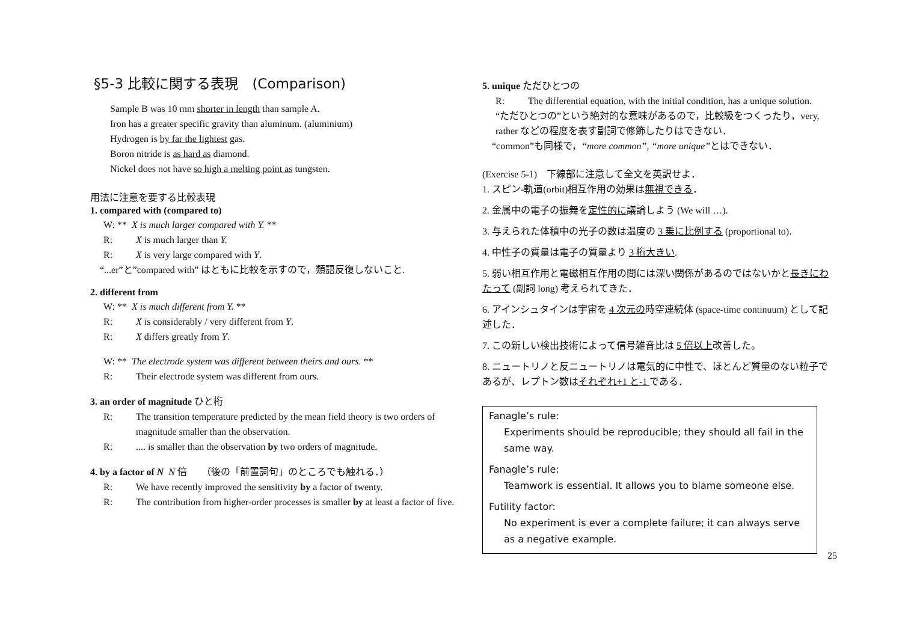§5-3 比較に関する表現　(Comparison)
Sample B was 10 mm shorter in length than sample A.
Iron has a greater specific gravity than aluminum. (aluminium)
Hydrogen is by far the lightest gas.
Boron nitride is as hard as diamond.
Nickel does not have so high a melting point as tungsten.
用法に注意を要する比較表現
1. compared with (compared to)
W: ** X is much larger compared with Y. **
R: X is much larger than Y.
R: X is very large compared with Y.
“...er”と”compared with” はともに比較を示すので，類語反復しないこと.
2. different from
W: ** X is much different from Y. **
R: X is considerably / very different from Y.
R: X differs greatly from Y.
W: ** The electrode system was different between theirs and ours. **
R: Their electrode system was different from ours.
3. an order of magnitude ひと桁
R: The transition temperature predicted by the mean field theory is two orders of magnitude smaller than the observation.
R:.... is smaller than the observation by two orders of magnitude.
4. by a factor of N N 倍　　（後の「前置詞句」のところでも触れる．）
R: We have recently improved the sensitivity by a factor of twenty.
R: The contribution from higher-order processes is smaller by at least a factor of five.
5. unique ただひとつの
R: The differential equation, with the initial condition, has a unique solution.
“ただひとつの”という絶対的な意味があるので，比較級をつくったり，very, rather などの程度を表す副詞で修飾したりはできない．
“common”も同様で，“more common”, “more unique”とはできない．
(Exercise 5-1)　下線部に注意して全文を英訳せよ．
1. スピン-軌道(orbit)相互作用の効果は無視できる．
2. 金属中の電子の振舞を定性的に議論しよう (We will …).
3. 与えられた体積中の光子の数は温度の 3 乗に比例する (proportional to).
4. 中性子の質量は電子の質量より 3 桁大きい.
5. 弱い相互作用と電磁相互作用の間には深い関係があるのではないかと長きにわたって (副詞 long) 考えられてきた．
6. アインシュタインは宇宙を 4 次元の時空連続体 (space-time continuum) として記述した．
7. この新しい検出技術によって信号雑音比は 5 倍以上改善した。
8. ニュートリノと反ニュートリノは電気的に中性で、ほとんど質量のない粒子であるが、レプトン数はそれぞれ+1 と-1 である．
Fanagle’s rule:
Experiments should be reproducible; they should all fail in the same way.
Fanagle’s rule:
Teamwork is essential. It allows you to blame someone else.
Futility factor:
No experiment is ever a complete failure; it can always serve as a negative example.
25